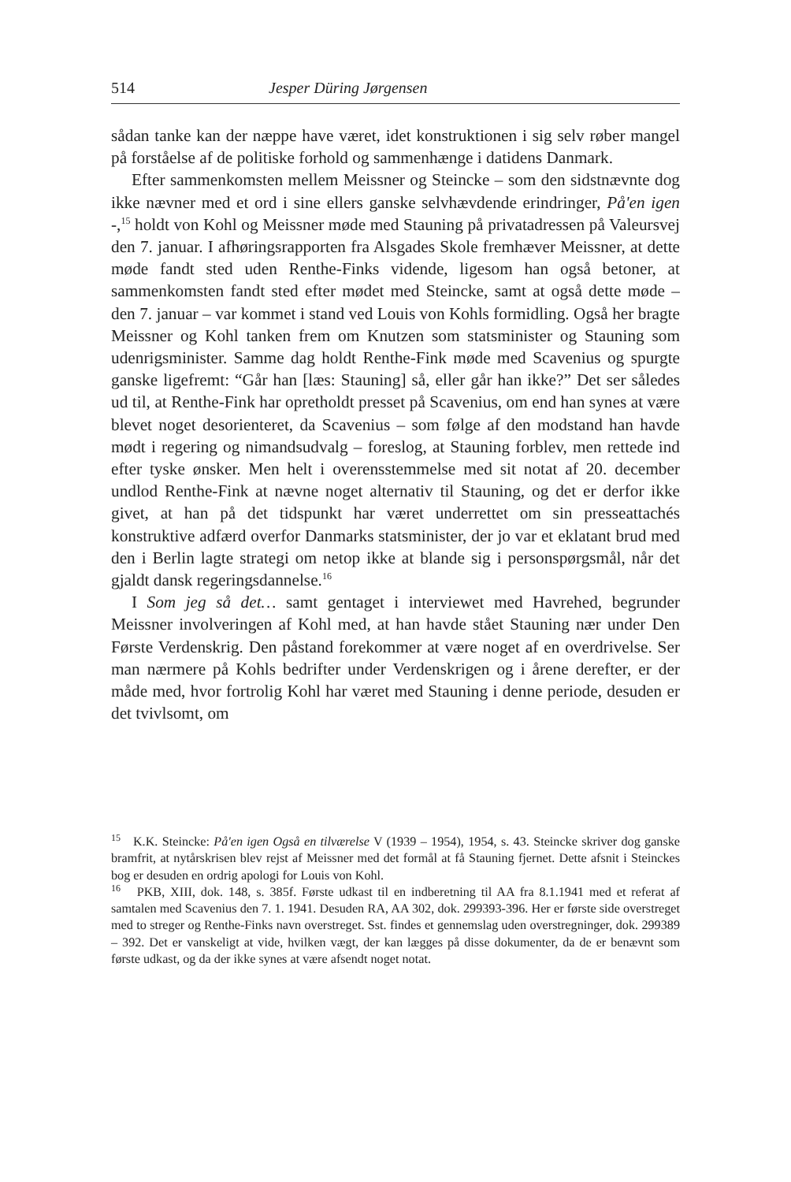514 Jesper Düring Jørgensen
sådan tanke kan der næppe have været, idet konstruktionen i sig selv røber mangel på forståelse af de politiske forhold og sammenhænge i datidens Danmark.
Efter sammenkomsten mellem Meissner og Steincke – som den sidstnævnte dog ikke nævner med et ord i sine ellers ganske selvhævdende erindringer, På'en igen -,<sup>15</sup> holdt von Kohl og Meissner møde med Stauning på privatadressen på Valeursvej den 7. januar. I afhøringsrapporten fra Alsgades Skole fremhæver Meissner, at dette møde fandt sted uden Renthe-Finks vidende, ligesom han også betoner, at sammenkomsten fandt sted efter mødet med Steincke, samt at også dette møde – den 7. januar – var kommet i stand ved Louis von Kohls formidling. Også her bragte Meissner og Kohl tanken frem om Knutzen som statsminister og Stauning som udenrigsminister. Samme dag holdt Renthe-Fink møde med Scavenius og spurgte ganske ligefremt: “Går han [læs: Stauning] så, eller går han ikke?” Det ser således ud til, at Renthe-Fink har opretholdt presset på Scavenius, om end han synes at være blevet noget desorienteret, da Scavenius – som følge af den modstand han havde mødt i regering og nimandsudvalg – foreslog, at Stauning forblev, men rettede ind efter tyske ønsker. Men helt i overensstemmelse med sit notat af 20. december undlod Renthe-Fink at nævne noget alternativ til Stauning, og det er derfor ikke givet, at han på det tidspunkt har været underrettet om sin presseattachés konstruktive adfærd overfor Danmarks statsminister, der jo var et eklatant brud med den i Berlin lagte strategi om netop ikke at blande sig i personspørgsmål, når det gjaldt dansk regeringsdannelse.<sup>16</sup>
I Som jeg så det… samt gentaget i interviewet med Havrehed, begrunder Meissner involveringen af Kohl med, at han havde stået Stauning nær under Den Første Verdenskrig. Den påstand forekommer at være noget af en overdrivelse. Ser man nærmere på Kohls bedrifter under Verdenskrigen og i årene derefter, er der måde med, hvor fortrolig Kohl har været med Stauning i denne periode, desuden er det tvivlsomt, om
<sup>15</sup> K.K. Steincke: På'en igen Også en tilværelse V (1939 – 1954), 1954, s. 43. Steincke skriver dog ganske bramfrit, at nytårskrisen blev rejst af Meissner med det formål at få Stauning fjernet. Dette afsnit i Steinckes bog er desuden en ordrig apologi for Louis von Kohl.
<sup>16</sup> PKB, XIII, dok. 148, s. 385f. Første udkast til en indberetning til AA fra 8.1.1941 med et referat af samtalen med Scavenius den 7. 1. 1941. Desuden RA, AA 302, dok. 299393-396. Her er første side overstreget med to streger og Renthe-Finks navn overstreget. Sst. findes et gennemslag uden overstregninger, dok. 299389 – 392. Det er vanskeligt at vide, hvilken vægt, der kan lægges på disse dokumenter, da de er benævnt som første udkast, og da der ikke synes at være afsendt noget notat.